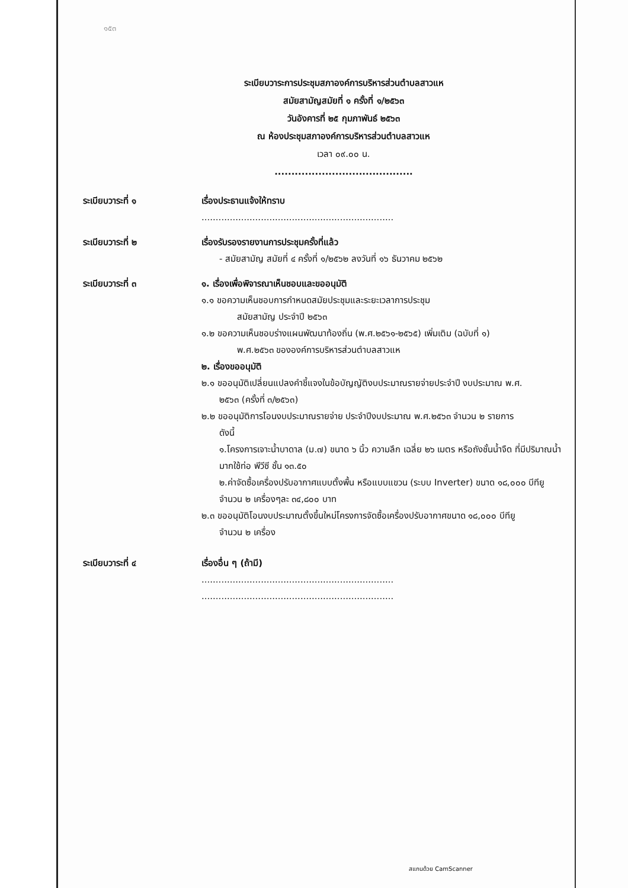๑๕๓
ระเบียบวาระการประชุมสภาองค์การบริหารส่วนตำบลสาวแห
สมัยสามัญสมัยที่ ๑ ครั้งที่ ๑/๒๕๖๓
วันอังคารที่ ๒๕ กุมภาพันธ์ ๒๕๖๓
ณ ห้องประชุมสภาองค์การบริหารส่วนตำบลสาวแห
เวลา ๐๙.๐๐ น.
.........................................
ระเบียบวาระที่ ๑ เรื่องประธานแจ้งให้ทราบ
....................................................................
ระเบียบวาระที่ ๒ เรื่องรับรองรายงานการประชุมครั้งที่แล้ว
- สมัยสามัญ สมัยที่ ๔ ครั้งที่ ๑/๒๕๖๒ ลงวันที่ ๑๖ ธันวาคม ๒๕๖๒
ระเบียบวาระที่ ๓ ๑. เรื่องเพื่อพิจารณาเห็นชอบและขออนุมัติ
๑.๑ ขอความเห็นชอบการกำหนดสมัยประชุมและระยะเวลาการประชุม
สมัยสามัญ ประจำปี ๒๕๖๓
๑.๒ ขอความเห็นชอบร่างแผนพัฒนาท้องถิ่น (พ.ศ.๒๕๖๑-๒๕๖๕) เพิ่มเติม (ฉบับที่ ๑)
พ.ศ.๒๕๖๓ ขององค์การบริหารส่วนตำบลสาวแห
๒. เรื่องขออนุมัติ
๒.๑ ขออนุมัติเปลี่ยนแปลงคำชี้แจงในข้อบัญญัติงบประมาณรายจ่ายประจำปี งบประมาณ พ.ศ.
๒๕๖๓ (ครั้งที่ ๓/๒๕๖๓)
๒.๒ ขออนุมัติการโอนงบประมาณรายจ่าย ประจำปีงบประมาณ พ.ศ.๒๕๖๓ จำนวน ๒ รายการ
ดังนี้
๑.โครงการเจาะน้ำบาดาล (ม.๗) ขนาด ๖ นิ้ว ความลึก เฉลี่ย ๒๖ เมตร หรือถังชั้นน้ำจืด ที่มีปริมาณน้ำมากใช้ท่อ พีวีซี ชั้น ๑๓.๕๐
๒.ค่าจัดซื้อเครื่องปรับอากาศแบบตั้งพื้น หรือแบบแขวน (ระบบ Inverter) ขนาด ๑๘,๐๐๐ บีทียู จำนวน ๒ เครื่องๆละ ๓๔,๘๐๐ บาท
๒.๓ ขออนุมัติโอนงบประมาณตั้งขึ้นใหม่โครงการจัดซื้อเครื่องปรับอากาศขนาด ๑๘,๐๐๐ บีทียู
จำนวน ๒ เครื่อง
ระเบียบวาระที่ ๔ เรื่องอื่น ๆ (ถ้ามี)
....................................................................
....................................................................
สแกนด้วย CamScanner